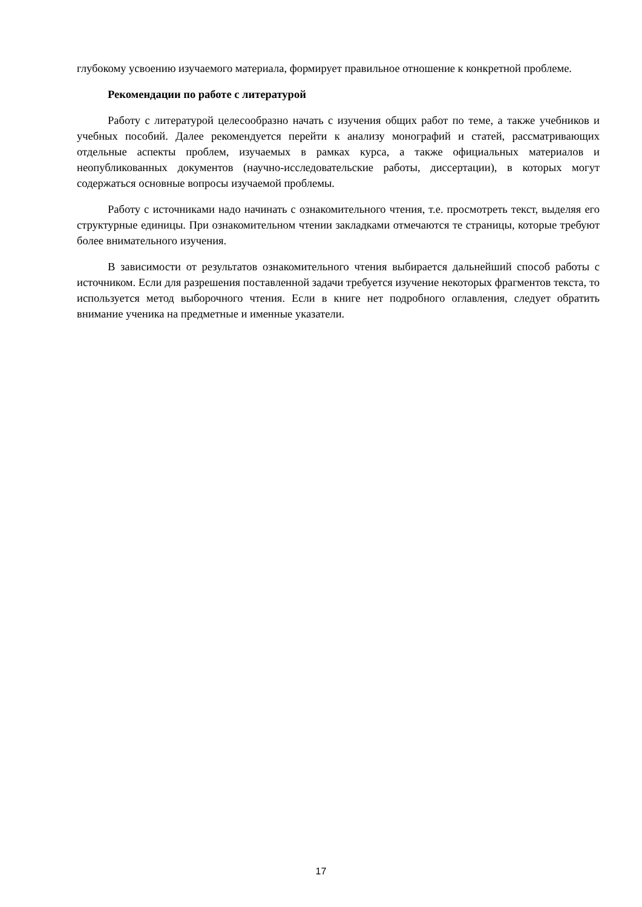глубокому усвоению изучаемого материала, формирует правильное отношение к конкретной проблеме.
Рекомендации по работе с литературой
Работу с литературой целесообразно начать с изучения общих работ по теме, а также учебников и учебных пособий. Далее рекомендуется перейти к анализу монографий и статей, рассматривающих отдельные аспекты проблем, изучаемых в рамках курса, а также официальных материалов и неопубликованных документов (научно-исследовательские работы, диссертации), в которых могут содержаться основные вопросы изучаемой проблемы.
Работу с источниками надо начинать с ознакомительного чтения, т.е. просмотреть текст, выделяя его структурные единицы. При ознакомительном чтении закладками отмечаются те страницы, которые требуют более внимательного изучения.
В зависимости от результатов ознакомительного чтения выбирается дальнейший способ работы с источником. Если для разрешения поставленной задачи требуется изучение некоторых фрагментов текста, то используется метод выборочного чтения. Если в книге нет подробного оглавления, следует обратить внимание ученика на предметные и именные указатели.
17